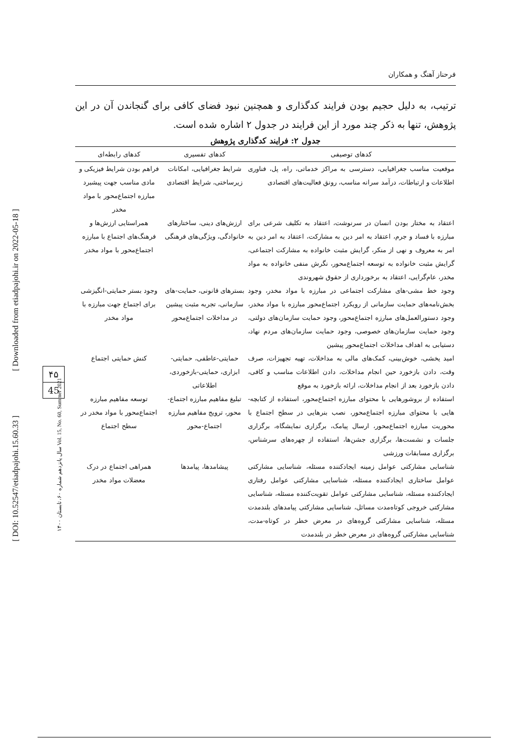[ DOI: 10.52547/etiadpajohi.15.60.33 ]
[ Downloaded from etiadpajohi.ir on 2022-05-18 ]
سال پانزدهم شماره ۶۰، تابستان ۱۴۰۰ Vol. 15, No. 60, Summer 2021
۴۵
45
فرحناز آهنگ و همکاران
ترتیب، به دلیل حجیم بودن فرایند کدگذاری و همچنین نبود فضای کافی برای گنجاندن آن در این پژوهش، تنها به ذکر چند مورد از این فرایند در جدول ۲ اشاره شده است.
جدول ۲: فرایند کدگذاری پژوهش
| کدهای توصیفی | کدهای تفسیری | کدهای رابطه‌ای |
| --- | --- | --- |
| موقعیت مناسب جغرافیایی، دسترسی به مراکز خدماتی، راه، پل، فناوری اطلاعات و ارتباطات، درآمد سرانه مناسب، رونق فعالیت‌های اقتصادی | شرایط جغرافیایی، امکانات زیرساختی، شرایط اقتصادی | فراهم بودن شرایط فیزیکی و مادی مناسب جهت پیشبرد مبارزه اجتماع‌محور با مواد مخدر |
| اعتقاد به مختار بودن انسان در سرنوشت، اعتقاد به تکلیف شرعی برای مبارزه با فساد و جرم، اعتقاد به امر دین به مشارکت، اعتقاد به امر دین به امر به معروف و نهی از منکر، گرایش مثبت خانواده به مشارکت اجتماعی، گرایش مثبت خانواده به توسعه اجتماع‌محور، نگرش منفی خانواده به مواد مخدر، عام‌گرایی، اعتقاد به برخورداری از حقوق شهروندی | ارزش‌های دینی، ساختارهای خانوادگی، ویژگی‌های فرهنگی | همراستایی ارزش‌ها و فرهنگ‌های اجتماع با مبارزه اجتماع‌محور با مواد مخدر |
| وجود خط مشی‌-های مشارکت اجتماعی در مبارزه با مواد مخدر، وجود بخش‌نامه‌های حمایت سازمانی از رویکرد اجتماع‌محور مبارزه با مواد مخدر، وجود دستورالعمل‌های مبارزه اجتماع‌محور، وجود حمایت سازمان‌های دولتی، وجود حمایت سازمان‌های خصوصی، وجود حمایت سازمان‌های مردم نهاد، دستیابی به اهداف مداخلات اجتماع‌محور پیشین | بسترهای قانونی، حمایت‌-های سازمانی، تجربه مثبت پیشین در مداخلات اجتماع‌محور | وجود بستر حمایتی-انگیزشی برای اجتماع جهت مبارزه با مواد مخدر |
| امید یخشی، خوش‌بینی، کمک‌های مالی به مداخلات، تهیه تجهیزات، صرف وقت، دادن بازخورد حین انجام مداخلات، دادن اطلاعات مناسب و کافی، دادن بازخورد بعد از انجام مداخلات، ارائه بازخورد به موقع | حمایتی-عاطفی، حمایتی-ابزاری، حمایتی-بازخوردی، اطلاعاتی | کنش حمایتی اجتماع |
| استفاده از بروشورهایی با محتوای مبارزه اجتماع‌محور، استفاده از کتابچه‌-هایی با محتوای مبارزه اجتماع‌محور، نصب بنرهایی در سطح اجتماع با محوریت مبارزه اجتماع‌محور، ارسال پیامک، برگزاری نمایشگاه، برگزاری جلسات و نشست‌ها، برگزاری جشن‌ها، استفاده از چهره‌های سرشناس، برگزاری مسابقات ورزشی | تبلیغ مفاهیم مبارزه اجتماع-محور، ترویج مفاهیم مبارزه اجتماع-محور | توسعه مفاهیم مبارزه اجتماع‌محور با مواد مخدر در سطح اجتماع |
| شناسایی مشارکتی عوامل زمینه ایجادکننده مسئله، شناسایی مشارکتی عوامل ساختاری ایجادکننده مسئله، شناسایی مشارکتی عوامل رفتاری ایجادکننده مسئله، شناسایی مشارکتی عوامل تقویت‌کننده مسئله، شناسایی مشارکتی خروجی کوتاه‌مدت مسائل، شناسایی مشارکتی پیامدهای بلندمدت مسئله، شناسایی مشارکتی گروه‌های در معرض خطر در کوتاه-مدت، شناسایی مشارکتی گروه‌های در معرض خطر در بلندمدت | پیشامدها، پیامدها | همراهی اجتماع در درک معضلات مواد مخدر |